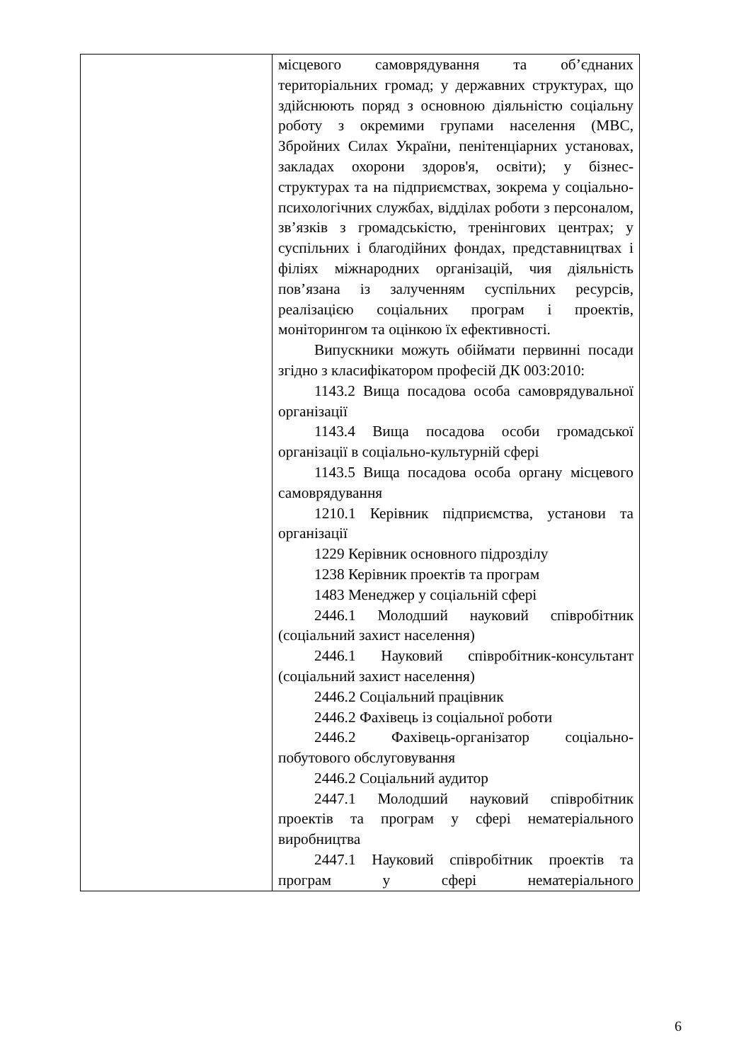| | місцевого самоврядування та об’єднаних територіальних громад; у державних структурах, що здійснюють поряд з основною діяльністю соціальну роботу з окремими групами населення (МВС, Збройних Силах України, пенітенціарних установах, закладах охорони здоров'я, освіти); у бізнес-структурах та на підприємствах, зокрема у соціально-психологічних службах, відділах роботи з персоналом, зв’язків з громадськістю, тренінгових центрах; у суспільних і благодійних фондах, представництвах і філіях міжнародних організацій, чия діяльність пов’язана із залученням суспільних ресурсів, реалізацією соціальних програм і проектів, моніторингом та оцінкою їх ефективності. Випускники можуть обіймати первинні посади згідно з класифікатором професій ДК 003:2010: 1143.2 Вища посадова особа самоврядувальної організації 1143.4 Вища посадова особи громадської організації в соціально-культурній сфері 1143.5 Вища посадова особа органу місцевого самоврядування 1210.1 Керівник підприємства, установи та організації 1229 Керівник основного підрозділу 1238 Керівник проектів та програм 1483 Менеджер у соціальній сфері 2446.1 Молодший науковий співробітник (соціальний захист населення) 2446.1 Науковий співробітник-консультант (соціальний захист населення) 2446.2 Соціальний працівник 2446.2 Фахівець із соціальної роботи 2446.2 Фахівець-організатор соціально-побутового обслуговування 2446.2 Соціальний аудитор 2447.1 Молодший науковий співробітник проектів та програм у сфері нематеріального виробництва 2447.1 Науковий співробітник проектів та програм у сфері нематеріального |
6